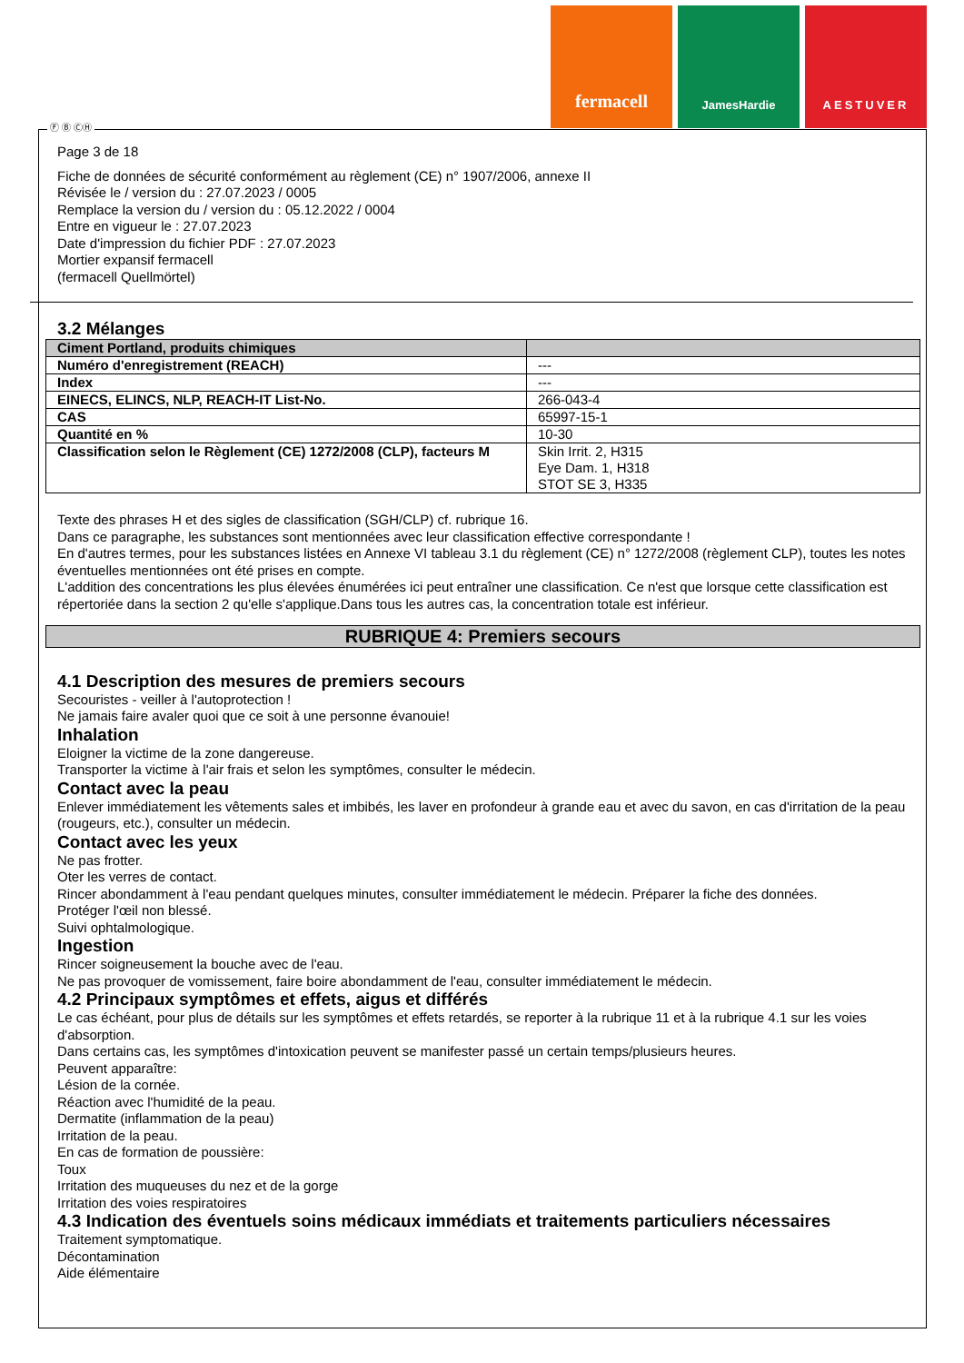fermacell
JamesHardie AESTUVER
Ⓕ Ⓑ ⒸⒽ
Page 3 de 18
Fiche de données de sécurité conformément au règlement (CE) n° 1907/2006, annexe II
Révisée le / version du : 27.07.2023 / 0005
Remplace la version du / version du : 05.12.2022 / 0004
Entre en vigueur le : 27.07.2023
Date d'impression du fichier PDF : 27.07.2023
Mortier expansif fermacell
(fermacell Quellmörtel)
3.2 Mélanges
| Ciment Portland, produits chimiques | |
| Numéro d'enregistrement (REACH) | --- |
| Index | --- |
| EINECS, ELINCS, NLP, REACH-IT List-No. | 266-043-4 |
| CAS | 65997-15-1 |
| Quantité en % | 10-30 |
| Classification selon le Règlement (CE) 1272/2008 (CLP), facteurs M | Skin Irrit. 2, H315 Eye Dam. 1, H318 STOT SE 3, H335 |
Texte des phrases H et des sigles de classification (SGH/CLP) cf. rubrique 16.
Dans ce paragraphe, les substances sont mentionnées avec leur classification effective correspondante !
En d'autres termes, pour les substances listées en Annexe VI tableau 3.1 du règlement (CE) n° 1272/2008 (règlement CLP), toutes les notes éventuelles mentionnées ont été prises en compte.
L'addition des concentrations les plus élevées énumérées ici peut entraîner une classification. Ce n'est que lorsque cette classification est répertoriée dans la section 2 qu'elle s'applique.Dans tous les autres cas, la concentration totale est inférieur.
RUBRIQUE 4: Premiers secours
4.1 Description des mesures de premiers secours
Secouristes - veiller à l'autoprotection !
Ne jamais faire avaler quoi que ce soit à une personne évanouie!
Inhalation
Eloigner la victime de la zone dangereuse.
Transporter la victime à l'air frais et selon les symptômes, consulter le médecin.
Contact avec la peau
Enlever immédiatement les vêtements sales et imbibés, les laver en profondeur à grande eau et avec du savon, en cas d'irritation de la peau (rougeurs, etc.), consulter un médecin.
Contact avec les yeux
Ne pas frotter.
Oter les verres de contact.
Rincer abondamment à l'eau pendant quelques minutes, consulter immédiatement le médecin. Préparer la fiche des données.
Protéger l'œil non blessé.
Suivi ophtalmologique.
Ingestion
Rincer soigneusement la bouche avec de l'eau.
Ne pas provoquer de vomissement, faire boire abondamment de l'eau, consulter immédiatement le médecin.
4.2 Principaux symptômes et effets, aigus et différés
Le cas échéant, pour plus de détails sur les symptômes et effets retardés, se reporter à la rubrique 11 et à la rubrique 4.1 sur les voies d'absorption.
Dans certains cas, les symptômes d'intoxication peuvent se manifester passé un certain temps/plusieurs heures.
Peuvent apparaître:
Lésion de la cornée.
Réaction avec l'humidité de la peau.
Dermatite (inflammation de la peau)
Irritation de la peau.
En cas de formation de poussière:
Toux
Irritation des muqueuses du nez et de la gorge
Irritation des voies respiratoires
4.3 Indication des éventuels soins médicaux immédiats et traitements particuliers nécessaires
Traitement symptomatique.
Décontamination
Aide élémentaire